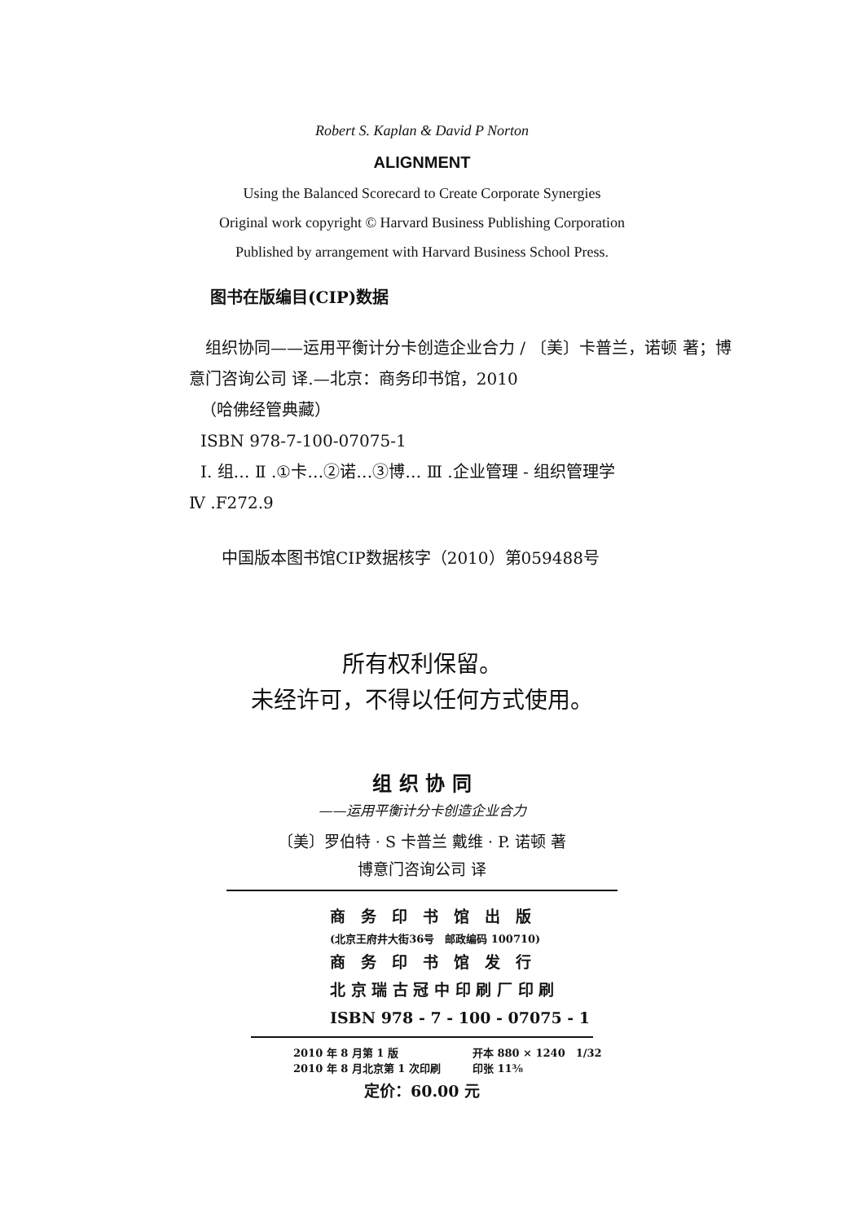Robert S. Kaplan & David P Norton
ALIGNMENT
Using the Balanced Scorecard to Create Corporate Synergies
Original work copyright © Harvard Business Publishing Corporation
Published by arrangement with Harvard Business School Press.
图书在版编目(CIP)数据
组织协同——运用平衡计分卡创造企业合力 / 〔美〕卡普兰，诺顿 著；博意门咨询公司 译.—北京：商务印书馆，2010
（哈佛经管典藏）
ISBN 978-7-100-07075-1
Ⅰ. 组… Ⅱ .①卡…②诺…③博… Ⅲ .企业管理 - 组织管理学
Ⅳ .F272.9
中国版本图书馆CIP数据核字（2010）第059488号
所有权利保留。
未经许可，不得以任何方式使用。
组 织 协 同
——运用平衡计分卡创造企业合力
〔美〕罗伯特 · S 卡普兰 戴维 · P. 诺顿 著
博意门咨询公司 译
商　务　印　书　馆　出　版
(北京王府井大街36号　邮政编码 100710)
商　务　印　书　馆　发　行
北 京 瑞 古 冠 中 印 刷 厂 印 刷
ISBN 978 - 7 - 100 - 07075 - 1
2010 年 8 月第 1 版　　　　　　　开本 880 × 1240　1/32
2010 年 8 月北京第 1 次印刷　　　印张 11⅜
定价：60.00 元